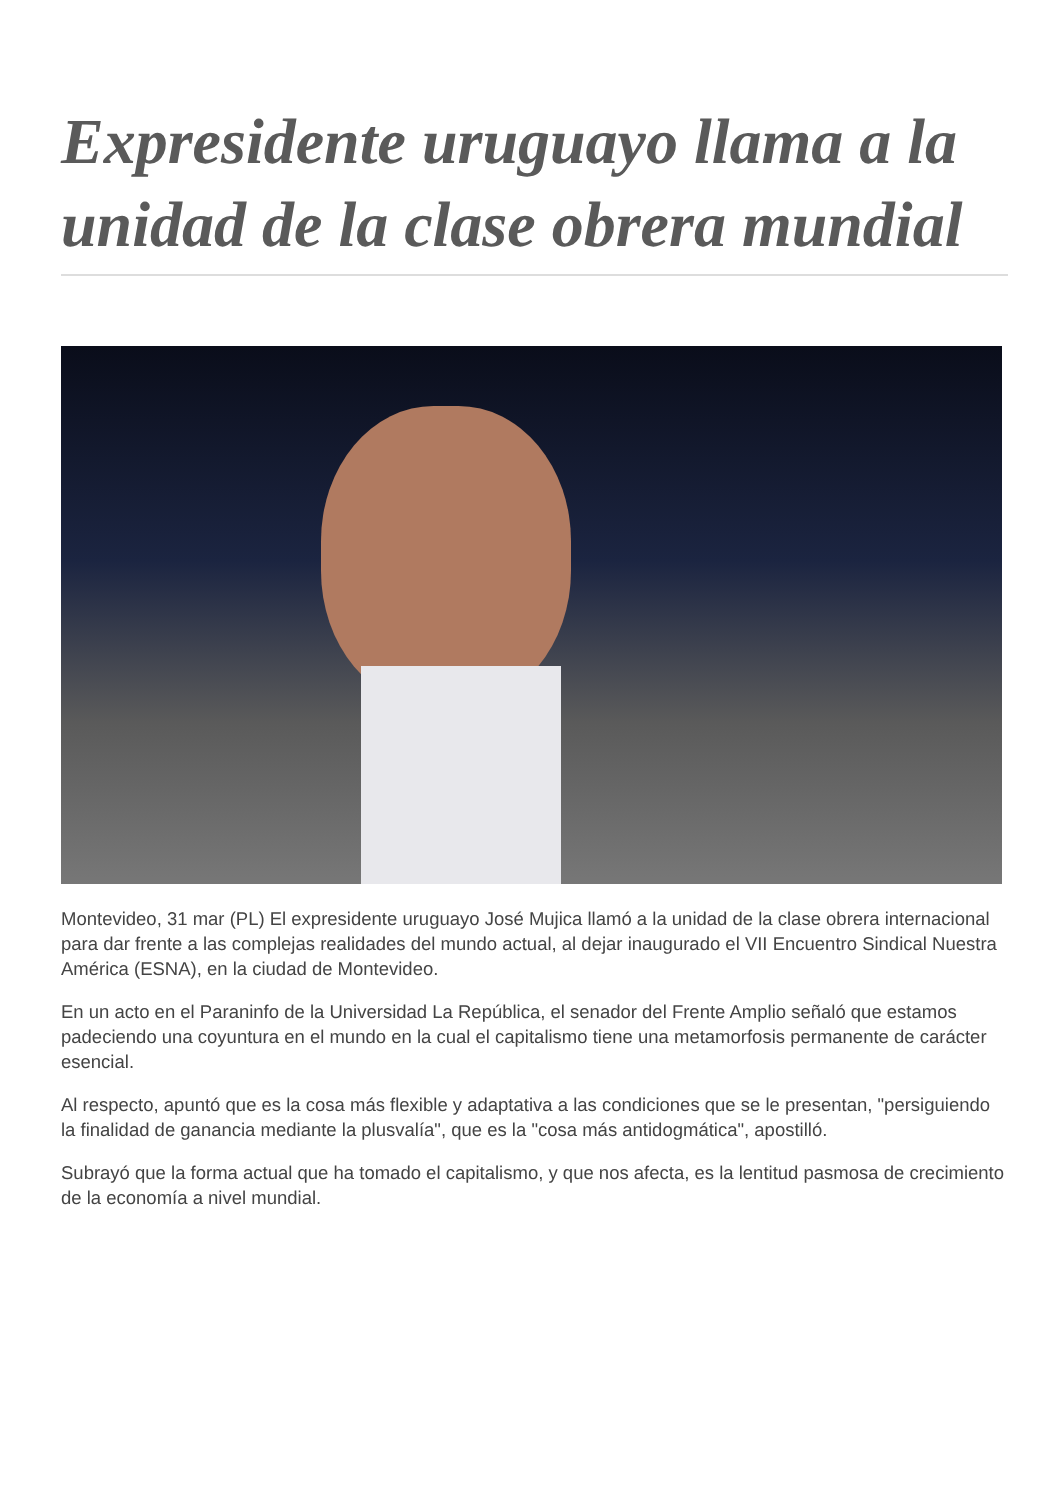Expresidente uruguayo llama a la unidad de la clase obrera mundial
Montevideo, 31 mar (PL) El expresidente uruguayo José Mujica llamó a la unidad de la clase obrera internacional para dar frente a las complejas realidades del mundo actual, al dejar inaugurado el VII Encuentro Sindical Nuestra América (ESNA), en la ciudad de Montevideo.
En un acto en el Paraninfo de la Universidad La República, el senador del Frente Amplio señaló que estamos padeciendo una coyuntura en el mundo en la cual el capitalismo tiene una metamorfosis permanente de carácter esencial.
Al respecto, apuntó que es la cosa más flexible y adaptativa a las condiciones que se le presentan, "persiguiendo la finalidad de ganancia mediante la plusvalía", que es la "cosa más antidogmática", apostilló.
Subrayó que la forma actual que ha tomado el capitalismo, y que nos afecta, es la lentitud pasmosa de crecimiento de la economía a nivel mundial.